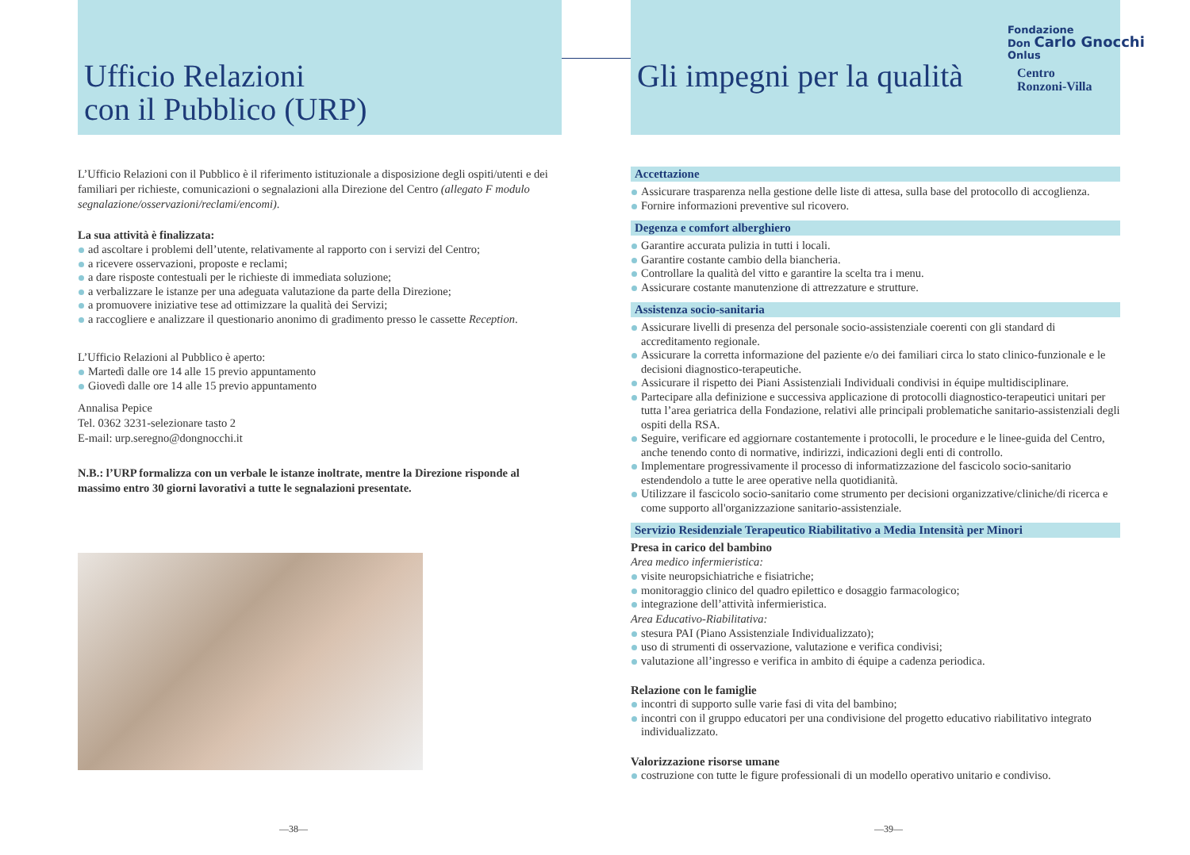Ufficio Relazioni
con il Pubblico (URP)
L’Ufficio Relazioni con il Pubblico è il riferimento istituzionale a disposizione degli ospiti/utenti e dei familiari per richieste, comunicazioni o segnalazioni alla Direzione del Centro (allegato F modulo segnalazione/osservazioni/reclami/encomi).
La sua attività è finalizzata:
ad ascoltare i problemi dell’utente, relativamente al rapporto con i servizi del Centro;
a ricevere osservazioni, proposte e reclami;
a dare risposte contestuali per le richieste di immediata soluzione;
a verbalizzare le istanze per una adeguata valutazione da parte della Direzione;
a promuovere iniziative tese ad ottimizzare la qualità dei Servizi;
a raccogliere e analizzare il questionario anonimo di gradimento presso le cassette Reception.
L’Ufficio Relazioni al Pubblico è aperto:
Martedì dalle ore 14 alle 15 previo appuntamento
Giovedì dalle ore 14 alle 15 previo appuntamento
Annalisa Pepice
Tel. 0362 3231-selezionare tasto 2
E-mail: urp.seregno@dongnocchi.it
N.B.: l’URP formalizza con un verbale le istanze inoltrate, mentre la Direzione risponde al massimo entro 30 giorni lavorativi a tutte le segnalazioni presentate.
—38—
Gli impegni per la qualità
Accettazione
Assicurare trasparenza nella gestione delle liste di attesa, sulla base del protocollo di accoglienza.
Fornire informazioni preventive sul ricovero.
Degenza e comfort alberghiero
Garantire accurata pulizia in tutti i locali.
Garantire costante cambio della biancheria.
Controllare la qualità del vitto e garantire la scelta tra i menu.
Assicurare costante manutenzione di attrezzature e strutture.
Assistenza socio-sanitaria
Assicurare livelli di presenza del personale socio-assistenziale coerenti con gli standard di accreditamento regionale.
Assicurare la corretta informazione del paziente e/o dei familiari circa lo stato clinico-funzionale e le decisioni diagnostico-terapeutiche.
Assicurare il rispetto dei Piani Assistenziali Individuali condivisi in équipe multidisciplinare.
Partecipare alla definizione e successiva applicazione di protocolli diagnostico-terapeutici unitari per tutta l’area geriatrica della Fondazione, relativi alle principali problematiche sanitario-assistenziali degli ospiti della RSA.
Seguire, verificare ed aggiornare costantemente i protocolli, le procedure e le linee-guida del Centro, anche tenendo conto di normative, indirizzi, indicazioni degli enti di controllo.
Implementare progressivamente il processo di informatizzazione del fascicolo socio-sanitario estendendolo a tutte le aree operative nella quotidianità.
Utilizzare il fascicolo socio-sanitario come strumento per decisioni organizzative/cliniche/di ricerca e come supporto all'organizzazione sanitario-assistenziale.
Servizio Residenziale Terapeutico Riabilitativo a Media Intensità per Minori
Presa in carico del bambino
Area medico infermieristica:
visite neuropsichiatriche e fisiatriche;
monitoraggio clinico del quadro epilettico e dosaggio farmacologico;
integrazione dell’attività infermieristica.
Area Educativo-Riabilitativa:
stesura PAI (Piano Assistenziale Individualizzato);
uso di strumenti di osservazione, valutazione e verifica condivisi;
valutazione all’ingresso e verifica in ambito di équipe a cadenza periodica.
Relazione con le famiglie
incontri di supporto sulle varie fasi di vita del bambino;
incontri con il gruppo educatori per una condivisione del progetto educativo riabilitativo integrato individualizzato.
Valorizzazione risorse umane
costruzione con tutte le figure professionali di un modello operativo unitario e condiviso.
—39—
Fondazione
Don Carlo Gnocchi
Onlus
Centro
Ronzoni-Villa